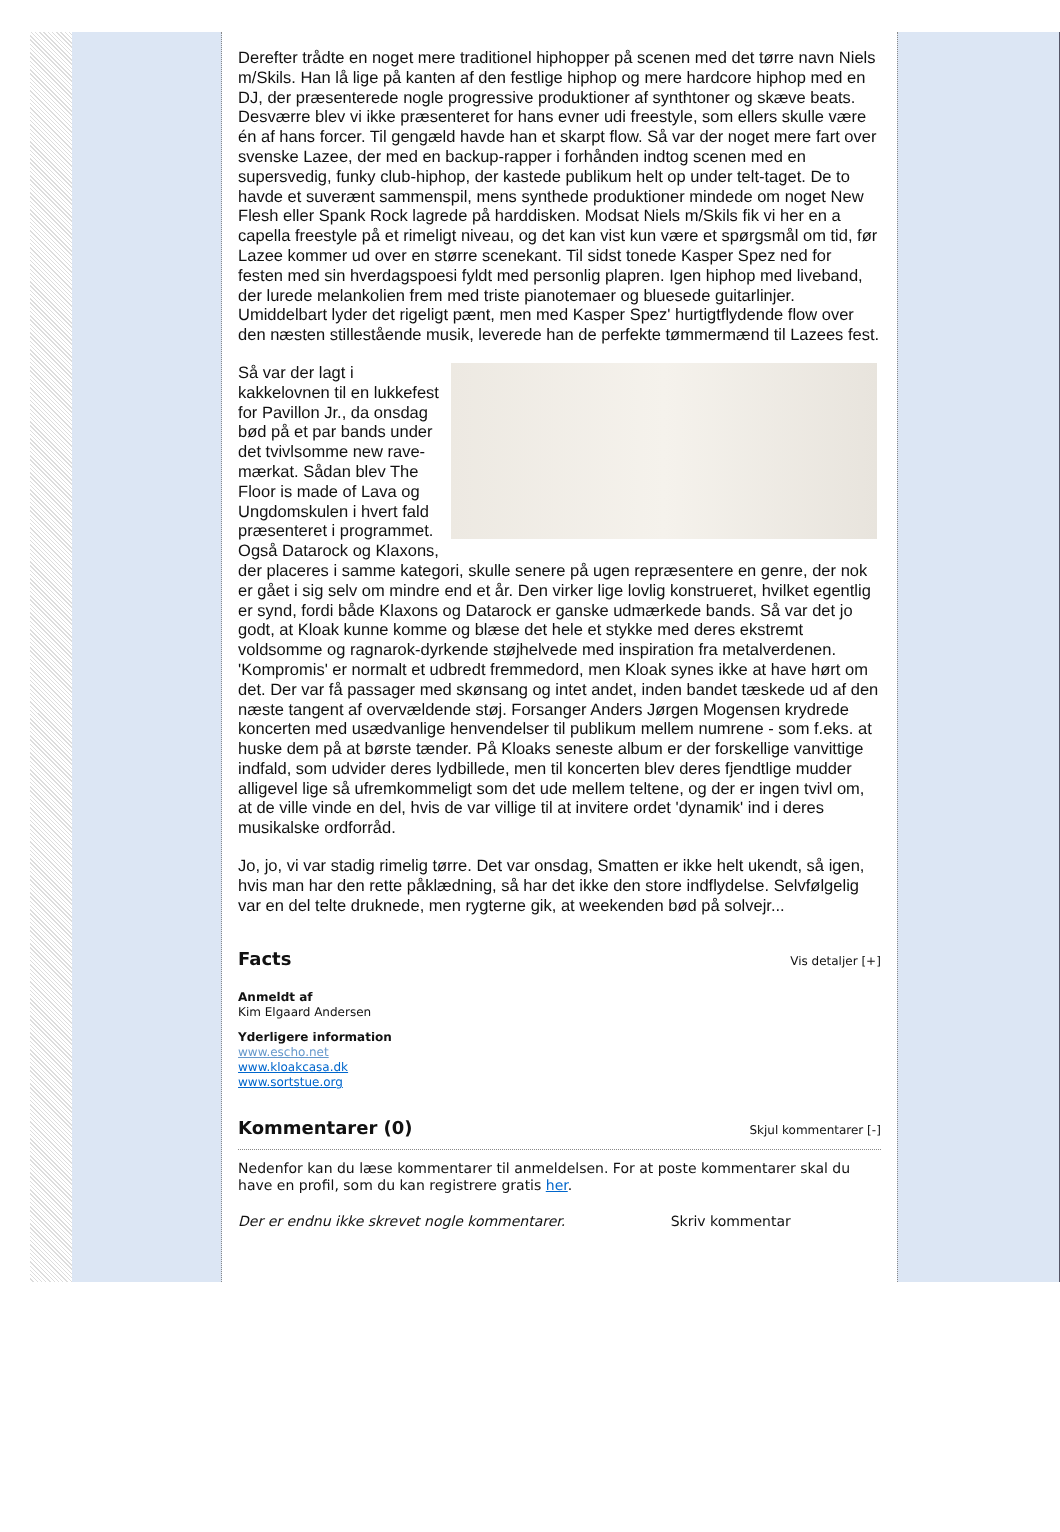Derefter trådte en noget mere traditionel hiphopper på scenen med det tørre navn Niels m/Skils. Han lå lige på kanten af den festlige hiphop og mere hardcore hiphop med en DJ, der præsenterede nogle progressive produktioner af synthtoner og skæve beats. Desværre blev vi ikke præsenteret for hans evner udi freestyle, som ellers skulle være én af hans forcer. Til gengæld havde han et skarpt flow. Så var der noget mere fart over svenske Lazee, der med en backup-rapper i forhånden indtog scenen med en supersvedig, funky club-hiphop, der kastede publikum helt op under telt-taget. De to havde et suverænt sammenspil, mens synthede produktioner mindede om noget New Flesh eller Spank Rock lagrede på harddisken. Modsat Niels m/Skils fik vi her en a capella freestyle på et rimeligt niveau, og det kan vist kun være et spørgsmål om tid, før Lazee kommer ud over en større scenekant. Til sidst tonede Kasper Spez ned for festen med sin hverdagspoesi fyldt med personlig plapren. Igen hiphop med liveband, der lurede melankolien frem med triste pianotemaer og bluesede guitarlinjer. Umiddelbart lyder det rigeligt pænt, men med Kasper Spez' hurtigtflydende flow over den næsten stillestående musik, leverede han de perfekte tømmermænd til Lazees fest.
Så var der lagt i kakkelovnen til en lukkefest for Pavillon Jr., da onsdag bød på et par bands under det tvivlsomme new rave-mærkat. Sådan blev The Floor is made of Lava og Ungdomskulen i hvert fald præsenteret i programmet. Også Datarock og Klaxons, der placeres i samme kategori, skulle senere på ugen repræsentere en genre, der nok er gået i sig selv om mindre end et år. Den virker lige lovlig konstrueret, hvilket egentlig er synd, fordi både Klaxons og Datarock er ganske udmærkede bands. Så var det jo godt, at Kloak kunne komme og blæse det hele et stykke med deres ekstremt voldsomme og ragnarok-dyrkende støjhelvede med inspiration fra metalverdenen. 'Kompromis' er normalt et udbredt fremmedord, men Kloak synes ikke at have hørt om det. Der var få passager med skønsang og intet andet, inden bandet tæskede ud af den næste tangent af overvældende støj. Forsanger Anders Jørgen Mogensen krydrede koncerten med usædvanlige henvendelser til publikum mellem numrene - som f.eks. at huske dem på at børste tænder. På Kloaks seneste album er der forskellige vanvittige indfald, som udvider deres lydbillede, men til koncerten blev deres fjendtlige mudder alligevel lige så ufremkommeligt som det ude mellem teltene, og der er ingen tvivl om, at de ville vinde en del, hvis de var villige til at invitere ordet 'dynamik' ind i deres musikalske ordforråd.
Jo, jo, vi var stadig rimelig tørre. Det var onsdag, Smatten er ikke helt ukendt, så igen, hvis man har den rette påklædning, så har det ikke den store indflydelse. Selvfølgelig var en del telte druknede, men rygterne gik, at weekenden bød på solvejr...
Facts Vis detaljer [+]
Anmeldt af
Kim Elgaard Andersen
Yderligere information
www.escho.net
www.kloakcasa.dk
www.sortstue.org
Kommentarer (0) Skjul kommentarer [-]
Nedenfor kan du læse kommentarer til anmeldelsen. For at poste kommentarer skal du have en profil, som du kan registrere gratis her.
Der er endnu ikke skrevet nogle kommentarer. Skriv kommentar